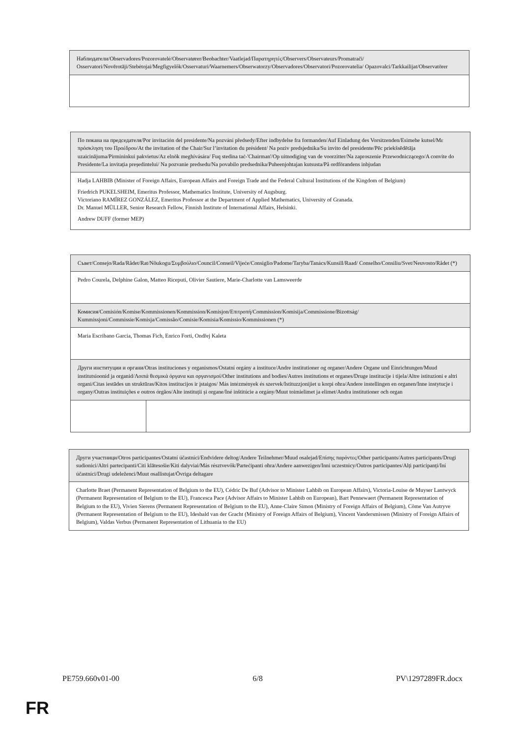| Наблюдатели/Observadores/Pozorovatelé/Observatører/Beobachter/Vaatlejad/Παρατηρητές/Observers/Observateurs/Promatrači/ Osservatori/Novērotāji/Stebėtojai/Megfigyelők/Osservaturi/Waarnemers/Obserwatorzy/Observadores/Observatori/Pozorovatelia/ Opazovalci/Tarkkailijat/Observatörer |
| По покана на председателя/Por invitación del presidente/Na pozvání předsedy/Efter indbydelse fra formanden/Auf Einladung des Vorsitzenden/Esimehe kutsel/Με πρόσκληση του Προέδρου/At the invitation of the Chair/Sur l’invitation du président/ Na poziv predsjednika/Su invito del presidente/Pēc priekšsēdētāja uzaicinājuma/Pirmininkui pakvietus/Az elnök meghívására/ Fuq stedina taċ-'Chairman'/Op uitnodiging van de voorzitter/Na zaproszenie Przewodniczącego/A convite do Presidente/La invitația președintelui/ Na pozvanie predsedu/Na povabilo predsednika/Puheenjohtajan kutsusta/På ordförandens inbjudan |
| Hadja LAHBIB (Minister of Foreign Affairs, European Affairs and Foreign Trade and the Federal Cultural Institutions of the Kingdom of Belgium) Friedrich PUKELSHEIM, Emeritus Professor, Mathematics Institute, University of Augsburg. Victoriano RAMÍREZ GONZÁLEZ, Emeritus Professor at the Department of Applied Mathematics, University of Granada. Dr. Manuel MÜLLER, Senior Research Fellow, Finnish Institute of International Affairs, Helsinki. Andrew DUFF (former MEP) |
| Съвет/Consejo/Rada/Rådet/Rat/Nõukogu/Συμβούλιο/Council/Conseil/Vijeće/Consiglio/Padome/Taryba/Tanács/Kunsill/Raad/ Conselho/Consiliu/Svet/Neuvosto/Rådet (*) | |
| Pedro Courela, Delphine Galon, Matteo Riceputi, Olivier Sautiere, Marie-Charlotte van Lamsweerde | |
| Комисия/Comisión/Komise/Kommissionen/Kommission/Komisjon/Επιτροπή/Commission/Komisija/Commissione/Bizottság/ Kummissjoni/Commissie/Komisja/Comissão/Comisie/Komisia/Komissio/Kommissionen (*) | |
| Maria Escribano Garcia, Thomas Fich, Enrico Forti, Ondřej Kaleta | |
| Други институции и органи/Otras instituciones y organismos/Ostatní orgány a instituce/Andre institutioner og organer/Andere Organe und Einrichtungen/Muud institutsioonid ja organid/Λοιπά θεσμικά όργανα και οργανισμοί/Other institutions and bodies/Autres institutions et organes/Druge institucije i tijela/Altre istituzioni e altri organi/Citas iestādes un struktūras/Kitos institucijos ir įstaigos/ Más intézmények és szervek/Istituzzjonijiet u korpi oħra/Andere instellingen en organen/Inne instytucje i organy/Outras instituições e outros órgãos/Alte instituții și organe/Iné inštitúcie a orgány/Muut toimielimet ja elimet/Andra institutioner och organ | |
| Други участници/Otros participantes/Ostatní účastníci/Endvidere deltog/Andere Teilnehmer/Muud osalejad/Επίσης παρόντες/Other participants/Autres participants/Drugi sudionici/Altri partecipanti/Citi klātesošie/Kiti dalyviai/Más résztvevők/Parteċipanti oħra/Andere aanwezigen/Inni uczestnicy/Outros participantes/Alți participanți/Iní účastníci/Drugi udeleženci/Muut osallistujat/Övriga deltagare |
| Charlotte Braet (Permanent Representation of Belgium to the EU), Cédric De Buf (Advisor to Minister Lahbib on European Affairs), Victoria-Louise de Muyser Lantwyck (Permanent Representation of Belgium to the EU), Francesca Pace (Advisor Affairs to Minister Lahbib on European), Bart Pennewaert (Permanent Representation of Belgium to the EU), Vivien Sierens (Permanent Representation of Belgium to the EU), Anne-Claire Simon (Ministry of Foreign Affairs of Belgium), Côme Van Autryve (Permanent Representation of Belgium to the EU), Idesbald van der Gracht (Ministry of Foreign Affairs of Belgium), Vincent Vandersmissen (Ministry of Foreign Affairs of Belgium), Valdas Verbus (Permanent Representation of Lithuania to the EU) |
PE759.660v01-00 6/8 PV\1297289FR.docx
FR